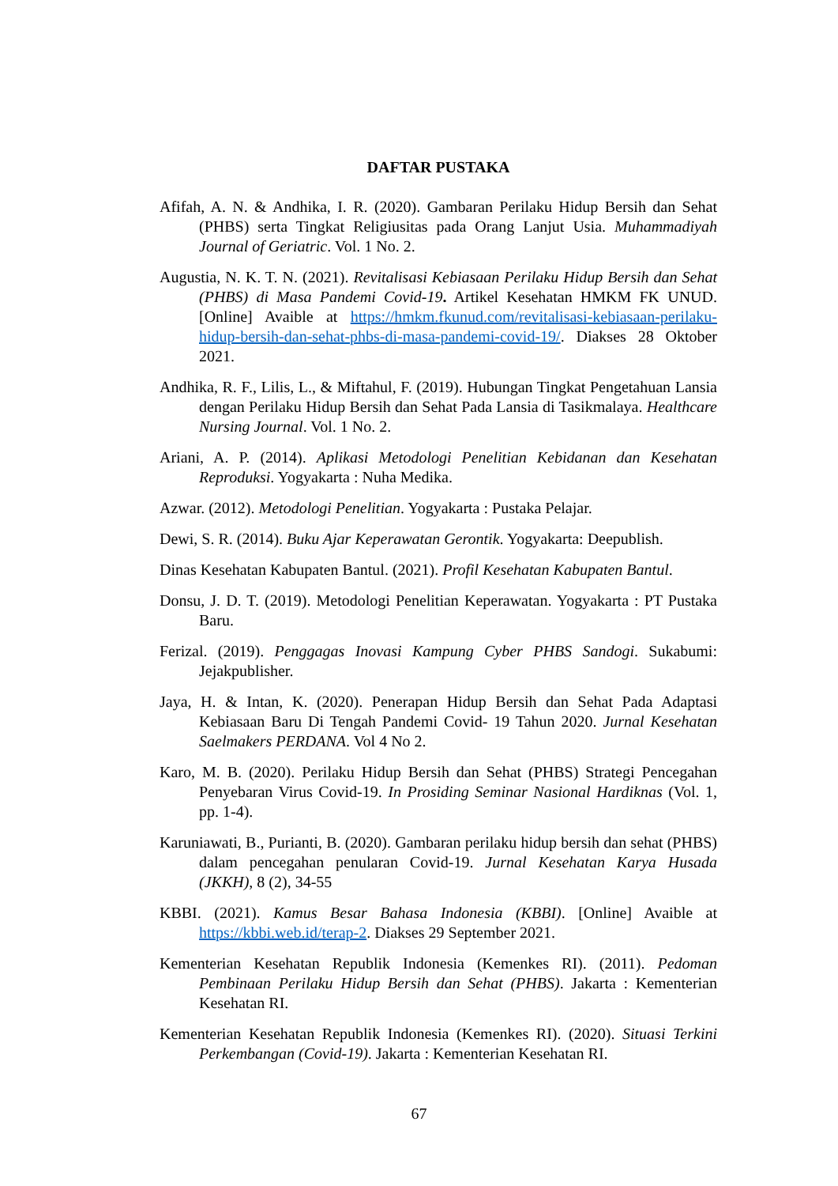DAFTAR PUSTAKA
Afifah, A. N. & Andhika, I. R. (2020). Gambaran Perilaku Hidup Bersih dan Sehat (PHBS) serta Tingkat Religiusitas pada Orang Lanjut Usia. Muhammadiyah Journal of Geriatric. Vol. 1 No. 2.
Augustia, N. K. T. N. (2021). Revitalisasi Kebiasaan Perilaku Hidup Bersih dan Sehat (PHBS) di Masa Pandemi Covid-19. Artikel Kesehatan HMKM FK UNUD. [Online] Avaible at https://hmkm.fkunud.com/revitalisasi-kebiasaan-perilaku-hidup-bersih-dan-sehat-phbs-di-masa-pandemi-covid-19/. Diakses 28 Oktober 2021.
Andhika, R. F., Lilis, L., & Miftahul, F. (2019). Hubungan Tingkat Pengetahuan Lansia dengan Perilaku Hidup Bersih dan Sehat Pada Lansia di Tasikmalaya. Healthcare Nursing Journal. Vol. 1 No. 2.
Ariani, A. P. (2014). Aplikasi Metodologi Penelitian Kebidanan dan Kesehatan Reproduksi. Yogyakarta : Nuha Medika.
Azwar. (2012). Metodologi Penelitian. Yogyakarta : Pustaka Pelajar.
Dewi, S. R. (2014). Buku Ajar Keperawatan Gerontik. Yogyakarta: Deepublish.
Dinas Kesehatan Kabupaten Bantul. (2021). Profil Kesehatan Kabupaten Bantul.
Donsu, J. D. T. (2019). Metodologi Penelitian Keperawatan. Yogyakarta : PT Pustaka Baru.
Ferizal. (2019). Penggagas Inovasi Kampung Cyber PHBS Sandogi. Sukabumi: Jejakpublisher.
Jaya, H. & Intan, K. (2020). Penerapan Hidup Bersih dan Sehat Pada Adaptasi Kebiasaan Baru Di Tengah Pandemi Covid- 19 Tahun 2020. Jurnal Kesehatan Saelmakers PERDANA. Vol 4 No 2.
Karo, M. B. (2020). Perilaku Hidup Bersih dan Sehat (PHBS) Strategi Pencegahan Penyebaran Virus Covid-19. In Prosiding Seminar Nasional Hardiknas (Vol. 1, pp. 1-4).
Karuniawati, B., Purianti, B. (2020). Gambaran perilaku hidup bersih dan sehat (PHBS) dalam pencegahan penularan Covid-19. Jurnal Kesehatan Karya Husada (JKKH), 8 (2), 34-55
KBBI. (2021). Kamus Besar Bahasa Indonesia (KBBI). [Online] Avaible at https://kbbi.web.id/terap-2. Diakses 29 September 2021.
Kementerian Kesehatan Republik Indonesia (Kemenkes RI). (2011). Pedoman Pembinaan Perilaku Hidup Bersih dan Sehat (PHBS). Jakarta : Kementerian Kesehatan RI.
Kementerian Kesehatan Republik Indonesia (Kemenkes RI). (2020). Situasi Terkini Perkembangan (Covid-19). Jakarta : Kementerian Kesehatan RI.
67